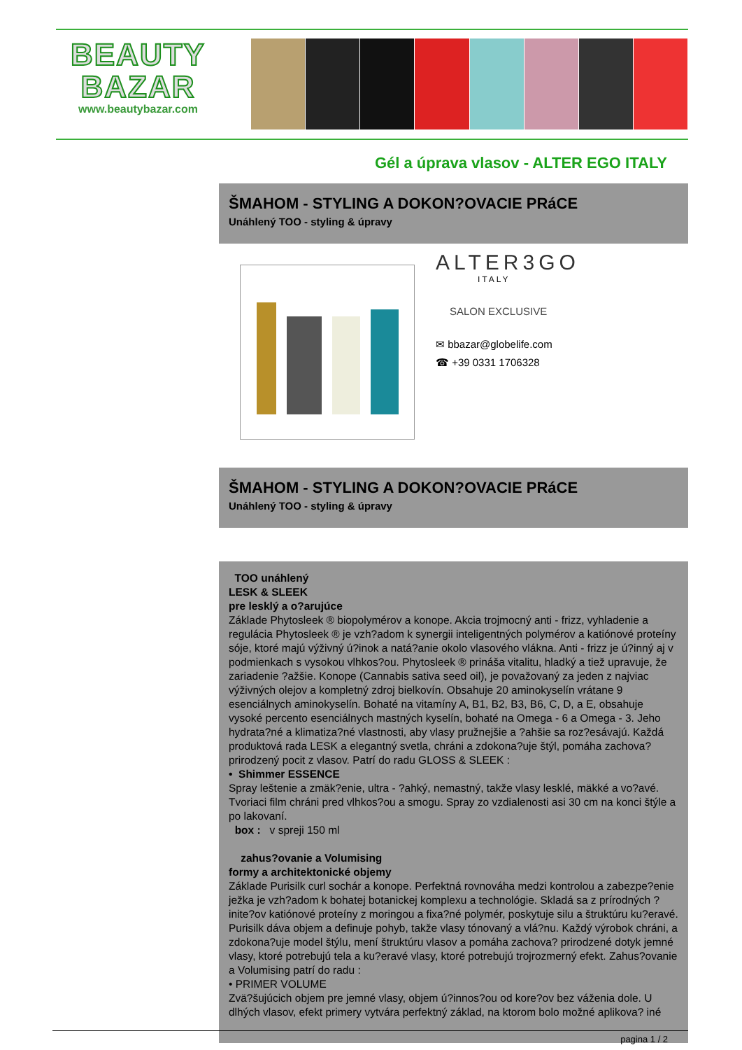BEAUTY
BAZAR
www.beautybazar.com
Gél a úprava vlasov - ALTER EGO ITALY
ŠMAHOM - STYLING A DOKON?OVACIE PRáCE
Unáhlený TOO - styling & úpravy
ALTER3GO
ITALY
SALON EXCLUSIVE
✉ bbazar@globelife.com
☎ +39 0331 1706328
ŠMAHOM - STYLING A DOKON?OVACIE PRáCE
Unáhlený TOO - styling & úpravy
TOO unáhlený
LESK & SLEEK
pre lesklý a o?arujúce
Základe Phytosleek ® biopolymérov a konope. Akcia trojmocný anti - frizz, vyhladenie a regulácia Phytosleek ® je vzh?adom k synergii inteligentných polymérov a katiónové proteíny sóje, ktoré majú výživný ú?inok a natá?anie okolo vlasového vlákna. Anti - frizz je ú?inný aj v podmienkach s vysokou vlhkos?ou. Phytosleek ® prináša vitalitu, hladký a tiež upravuje, že zariadenie ?ažšie. Konope (Cannabis sativa seed oil), je považovaný za jeden z najviac výživných olejov a kompletný zdroj bielkovín. Obsahuje 20 aminokyselín vrátane 9 esenciálnych aminokyselín. Bohaté na vitamíny A, B1, B2, B3, B6, C, D, a E, obsahuje vysoké percento esenciálnych mastných kyselín, bohaté na Omega - 6 a Omega - 3. Jeho hydrata?né a klimatiza?né vlastnosti, aby vlasy pružnejšie a ?ahšie sa roz?esávajú. Každá produktová rada LESK a elegantný svetla, chráni a zdokona?uje štýl, pomáha zachova? prirodzený pocit z vlasov. Patrí do radu GLOSS & SLEEK :
• Shimmer ESSENCE
Spray leštenie a zmäk?enie, ultra - ?ahký, nemastný, takže vlasy lesklé, mäkké a vo?avé. Tvoriaci film chráni pred vlhkos?ou a smogu. Spray zo vzdialenosti asi 30 cm na konci štýle a po lakovaní.
box : v spreji 150 ml
zahus?ovanie a Volumising
formy a architektonické objemy
Základe Purisilk curl sochár a konope. Perfektná rovnováha medzi kontrolou a zabezpe?enie ježka je vzh?adom k bohatej botanickej komplexu a technológie. Skladá sa z prírodných ?inite?ov katiónové proteíny z moringou a fixa?né polymér, poskytuje silu a štruktúru ku?eravé. Purisilk dáva objem a definuje pohyb, takže vlasy tónovaný a vlá?nu. Každý výrobok chráni, a zdokona?uje model štýlu, mení štruktúru vlasov a pomáha zachova? prirodzené dotyk jemné vlasy, ktoré potrebujú tela a ku?eravé vlasy, ktoré potrebujú trojrozmerný efekt. Zahus?ovanie a Volumising patrí do radu :
• PRIMER VOLUME
Zvä?šujúcich objem pre jemné vlasy, objem ú?innos?ou od kore?ov bez váženia dole. U dlhých vlasov, efekt primery vytvára perfektný základ, na ktorom bolo možné aplikova? iné
pagina 1 / 2